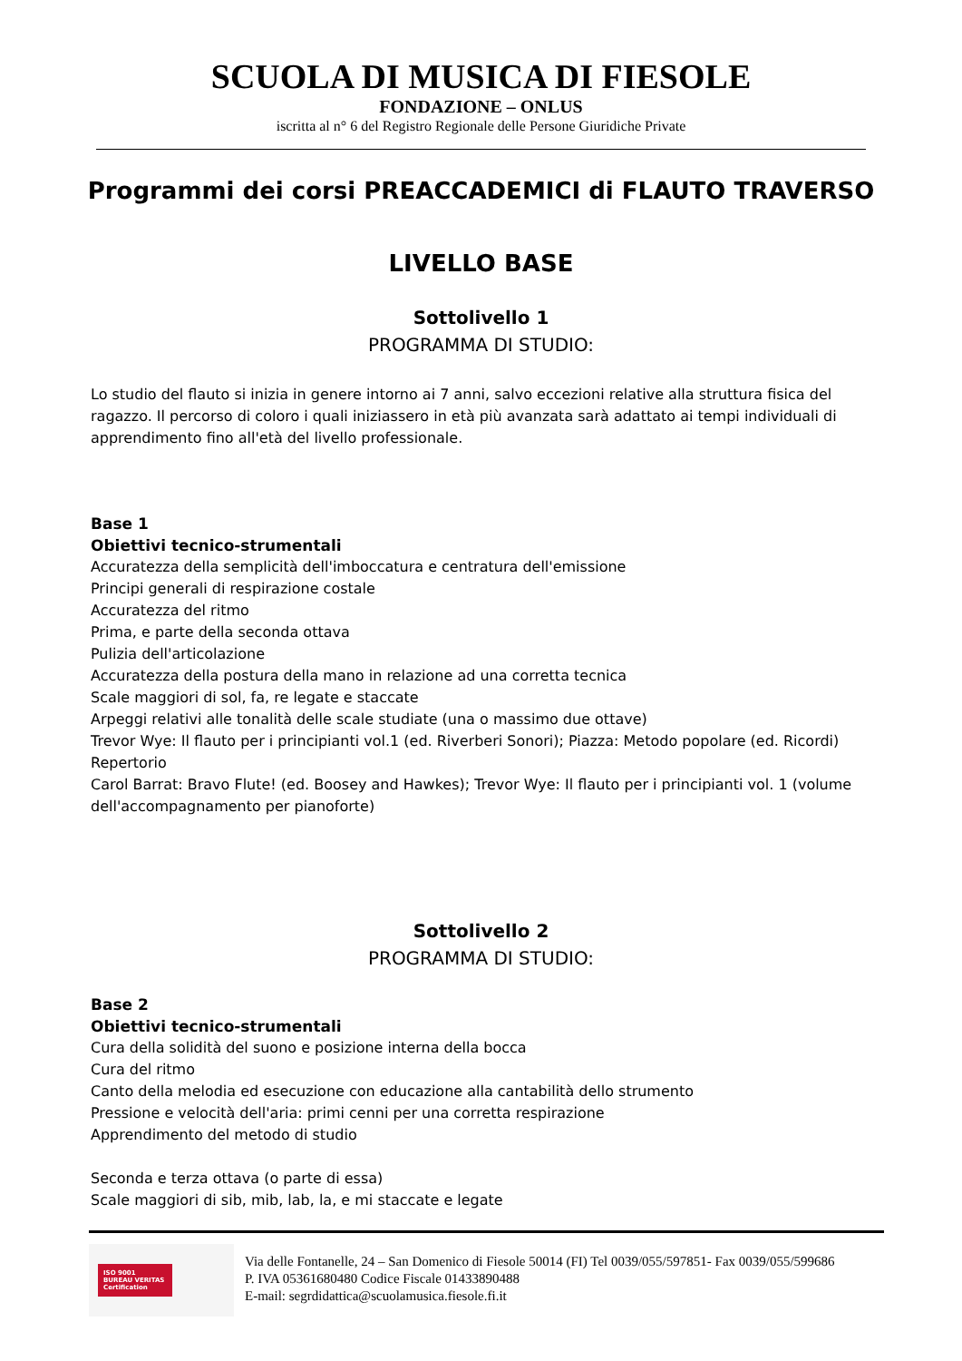SCUOLA DI MUSICA DI FIESOLE
FONDAZIONE – ONLUS
iscritta al n° 6 del Registro Regionale delle Persone Giuridiche Private
Programmi dei corsi PREACCADEMICI di FLAUTO TRAVERSO
LIVELLO BASE
Sottolivello 1
PROGRAMMA DI STUDIO:
Lo studio del flauto si inizia in genere intorno ai 7 anni, salvo eccezioni relative alla struttura fisica del ragazzo. Il percorso di coloro i quali iniziassero in età più avanzata sarà adattato ai tempi individuali di apprendimento fino all'età del livello professionale.
Base 1
Obiettivi tecnico-strumentali
Accuratezza della semplicità dell'imboccatura e centratura dell'emissione
Principi generali di respirazione costale
Accuratezza del ritmo
Prima, e parte della seconda ottava
Pulizia dell'articolazione
Accuratezza della postura della mano in relazione ad una corretta tecnica
Scale maggiori di sol, fa, re legate e staccate
Arpeggi relativi alle tonalità delle scale studiate (una o massimo due ottave)
Trevor Wye: Il flauto per i principianti vol.1 (ed. Riverberi Sonori); Piazza: Metodo popolare (ed. Ricordi)
Repertorio
Carol Barrat: Bravo Flute! (ed. Boosey and Hawkes); Trevor Wye: Il flauto per i principianti vol. 1 (volume dell'accompagnamento per pianoforte)
Sottolivello 2
PROGRAMMA DI STUDIO:
Base 2
Obiettivi tecnico-strumentali
Cura della solidità del suono e posizione interna della bocca
Cura del ritmo
Canto della melodia ed esecuzione con educazione alla cantabilità dello strumento
Pressione e velocità dell'aria: primi cenni per una corretta respirazione
Apprendimento del metodo di studio
Seconda e terza ottava (o parte di essa)
Scale maggiori di sib, mib, lab, la, e mi staccate e legate
ISO 9001
BUREAU VERITAS
Certification
Via delle Fontanelle, 24 – San Domenico di Fiesole 50014 (FI) Tel 0039/055/597851- Fax 0039/055/599686
P. IVA 05361680480 Codice Fiscale 01433890488
E-mail: segrdidattica@scuolamusica.fiesole.fi.it